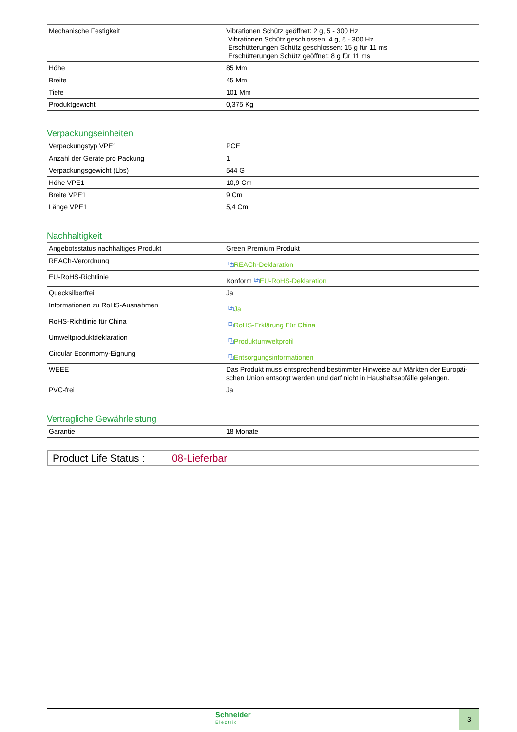| Mechanische Festigkeit | Vibrationen Schütz geöffnet: 2 g, 5 - 300 Hz Vibrationen Schütz geschlossen: 4 g, 5 - 300 Hz Erschütterungen Schütz geschlossen: 15 g für 11 ms Erschütterungen Schütz geöffnet: 8 g für 11 ms |
| Höhe | 85 Mm |
| Breite | 45 Mm |
| Tiefe | 101 Mm |
| Produktgewicht | 0,375 Kg |
Verpackungseinheiten
| Verpackungstyp VPE1 | PCE |
| Anzahl der Geräte pro Packung | 1 |
| Verpackungsgewicht (Lbs) | 544 G |
| Höhe VPE1 | 10,9 Cm |
| Breite VPE1 | 9 Cm |
| Länge VPE1 | 5,4 Cm |
Nachhaltigkeit
| Angebotsstatus nachhaltiges Produkt | Green Premium Produkt |
| REACh-Verordnung | ⧉ REACh-Deklaration |
| EU-RoHS-Richtlinie | Konform ⧉ EU-RoHS-Deklaration |
| Quecksilberfrei | Ja |
| Informationen zu RoHS-Ausnahmen | ⧉ Ja |
| RoHS-Richtlinie für China | ⧉ RoHS-Erklärung Für China |
| Umweltproduktdeklaration | ⧉ Produktumweltprofil |
| Circular Econmomy-Eignung | ⧉ Entsorgungsinformationen |
| WEEE | Das Produkt muss entsprechend bestimmter Hinweise auf Märkten der Europäi-schen Union entsorgt werden und darf nicht in Haushaltsabfälle gelangen. |
| PVC-frei | Ja |
Vertragliche Gewährleistung
| Garantie | 18 Monate |
Product Life Status : 08-Lieferbar
Schneider
Electric
3